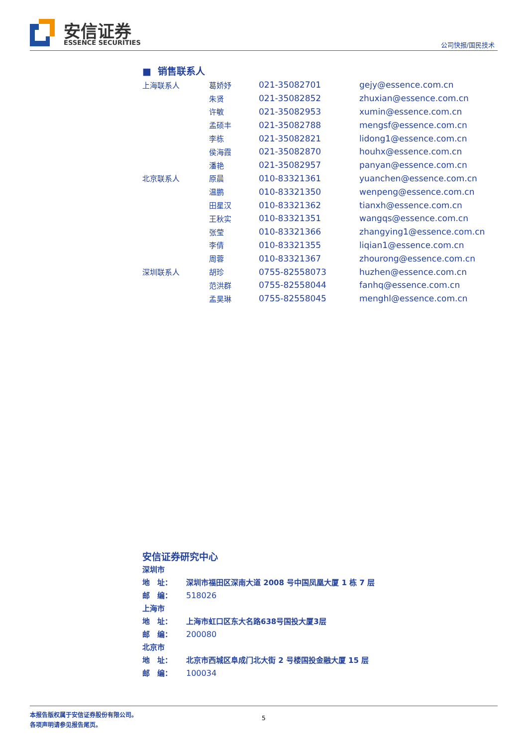安信证券
ESSENCE SECURITIES 公司快报/国民技术
■ 销售联系人
| 上海联系人 | 葛娇妤 | 021-35082701 | gejy@essence.com.cn |
| | 朱贤 | 021-35082852 | zhuxian@essence.com.cn |
| | 许敏 | 021-35082953 | xumin@essence.com.cn |
| | 孟硕丰 | 021-35082788 | mengsf@essence.com.cn |
| | 李栋 | 021-35082821 | lidong1@essence.com.cn |
| | 侯海霞 | 021-35082870 | houhx@essence.com.cn |
| | 潘艳 | 021-35082957 | panyan@essence.com.cn |
| 北京联系人 | 原晨 | 010-83321361 | yuanchen@essence.com.cn |
| | 温鹏 | 010-83321350 | wenpeng@essence.com.cn |
| | 田星汉 | 010-83321362 | tianxh@essence.com.cn |
| | 王秋实 | 010-83321351 | wangqs@essence.com.cn |
| | 张莹 | 010-83321366 | zhangying1@essence.com.cn |
| | 李倩 | 010-83321355 | liqian1@essence.com.cn |
| | 周蓉 | 010-83321367 | zhourong@essence.com.cn |
| 深圳联系人 | 胡珍 | 0755-82558073 | huzhen@essence.com.cn |
| | 范洪群 | 0755-82558044 | fanhq@essence.com.cn |
| | 孟昊琳 | 0755-82558045 | menghl@essence.com.cn |
安信证券研究中心
深圳市
地　址： 深圳市福田区深南大道 2008 号中国凤凰大厦 1 栋 7 层
邮　编： 518026
上海市
地　址： 上海市虹口区东大名路638号国投大厦3层
邮　编： 200080
北京市
地　址： 北京市西城区阜成门北大街 2 号楼国投金融大厦 15 层
邮　编： 100034
本报告版权属于安信证券股份有限公司。
各项声明请参见报告尾页。
5